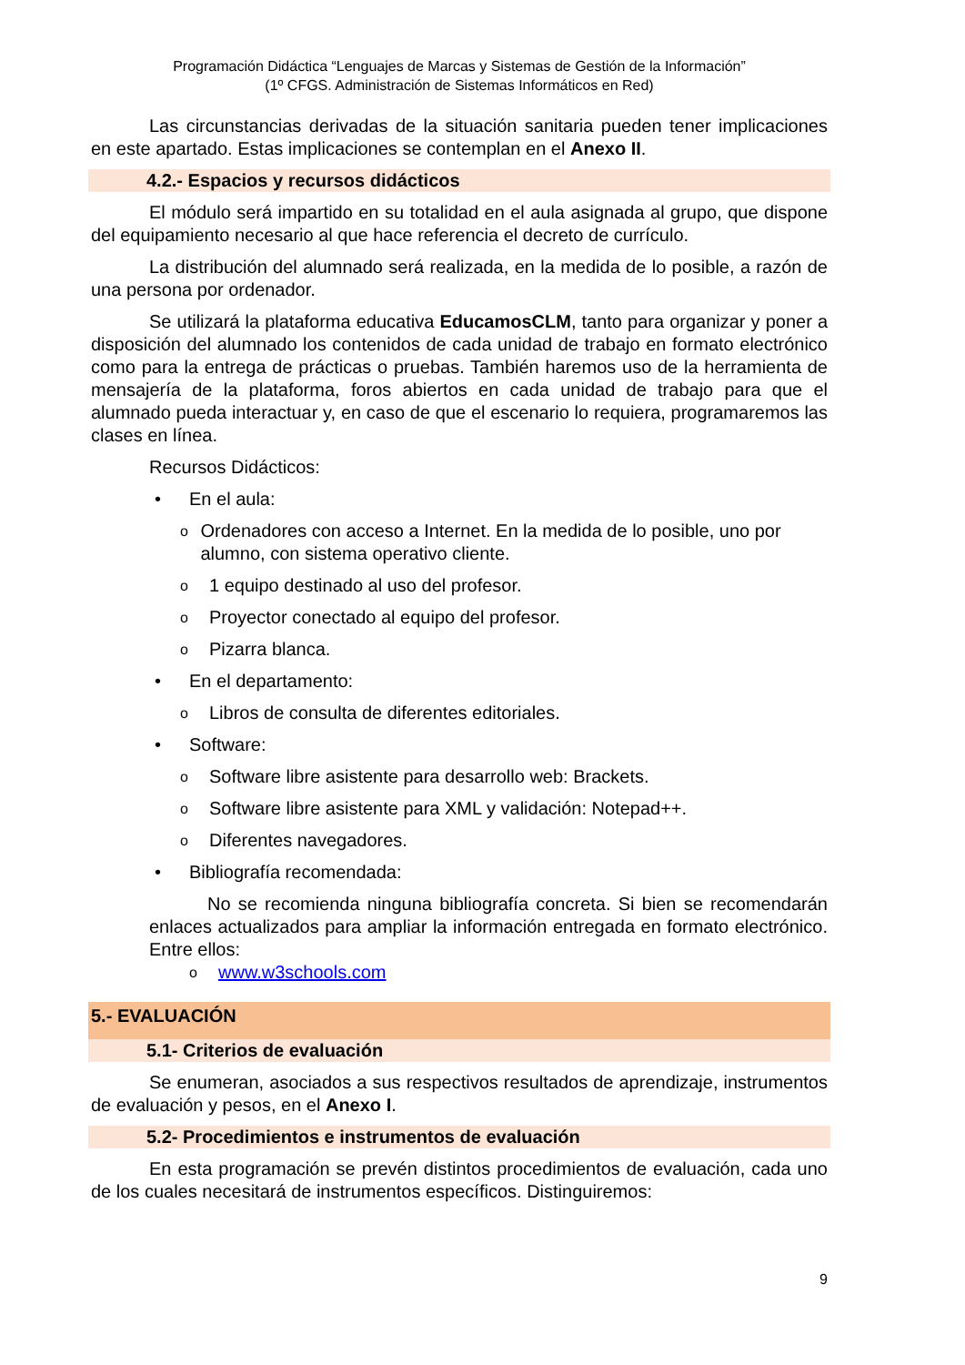Programación Didáctica “Lenguajes de Marcas y Sistemas de Gestión de la Información”
(1º CFGS. Administración de Sistemas Informáticos en Red)
Las circunstancias derivadas de la situación sanitaria pueden tener implicaciones en este apartado. Estas implicaciones se contemplan en el Anexo II.
4.2.- Espacios y recursos didácticos
El módulo será impartido en su totalidad en el aula asignada al grupo, que dispone del equipamiento necesario al que hace referencia el decreto de currículo.
La distribución del alumnado será realizada, en la medida de lo posible, a razón de una persona por ordenador.
Se utilizará la plataforma educativa EducamosCLM, tanto para organizar y poner a disposición del alumnado los contenidos de cada unidad de trabajo en formato electrónico como para la entrega de prácticas o pruebas. También haremos uso de la herramienta de mensajería de la plataforma, foros abiertos en cada unidad de trabajo para que el alumnado pueda interactuar y, en caso de que el escenario lo requiera, programaremos las clases en línea.
Recursos Didácticos:
• En el aula:
o Ordenadores con acceso a Internet. En la medida de lo posible, uno por alumno, con sistema operativo cliente.
o 1 equipo destinado al uso del profesor.
o Proyector conectado al equipo del profesor.
o Pizarra blanca.
• En el departamento:
o Libros de consulta de diferentes editoriales.
• Software:
o Software libre asistente para desarrollo web: Brackets.
o Software libre asistente para XML y validación: Notepad++.
o Diferentes navegadores.
• Bibliografía recomendada:
No se recomienda ninguna bibliografía concreta. Si bien se recomendarán enlaces actualizados para ampliar la información entregada en formato electrónico. Entre ellos:
owww.w3schools.com
5.- EVALUACIÓN
5.1- Criterios de evaluación
Se enumeran, asociados a sus respectivos resultados de aprendizaje, instrumentos de evaluación y pesos, en el Anexo I.
5.2- Procedimientos e instrumentos de evaluación
En esta programación se prevén distintos procedimientos de evaluación, cada uno de los cuales necesitará de instrumentos específicos. Distinguiremos:
9